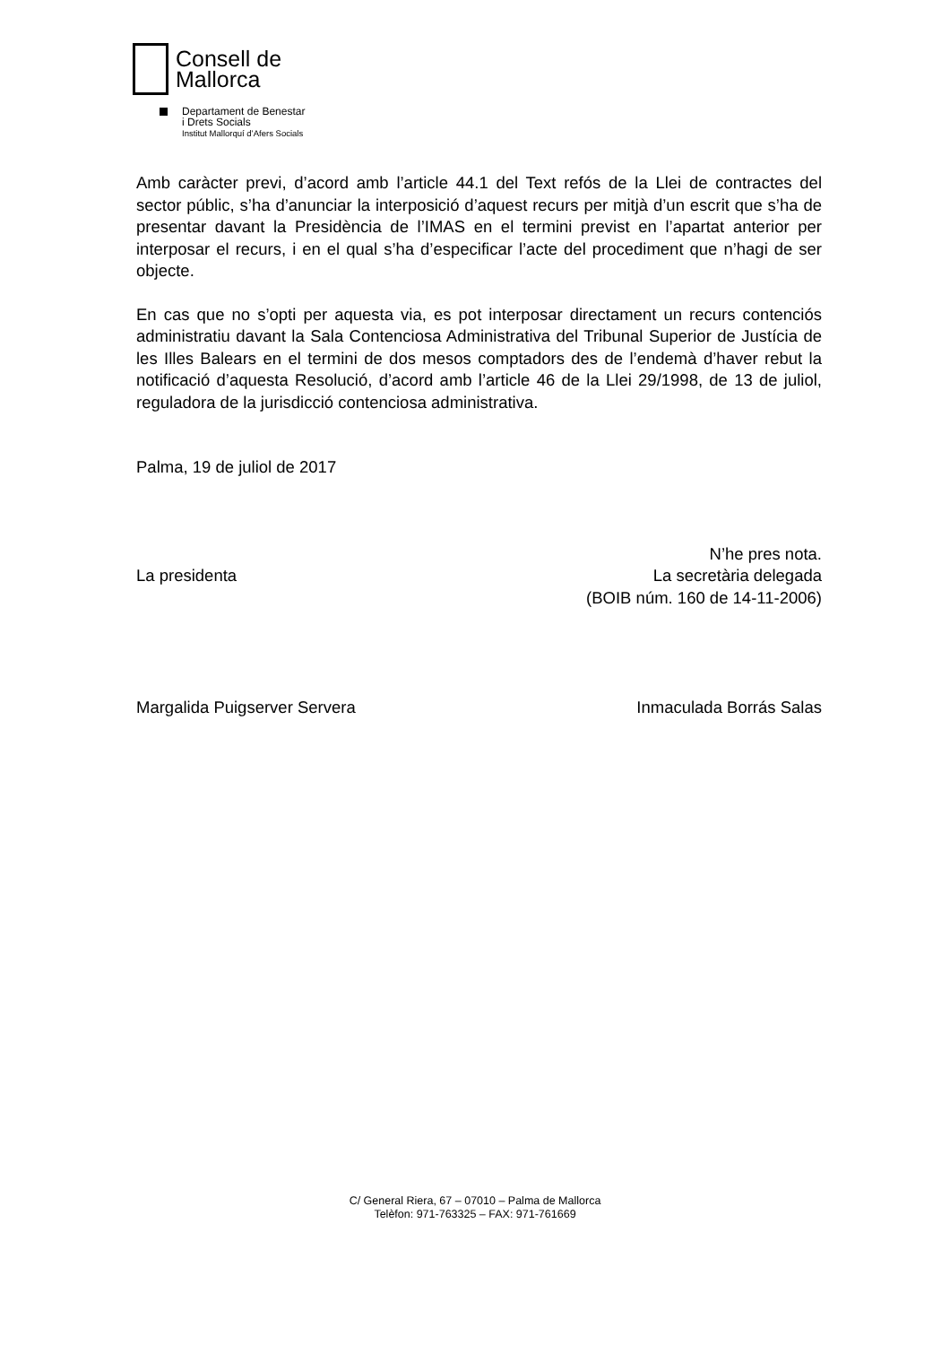Consell de
Mallorca
Departament de Benestar
i Drets Socials
Institut Mallorquí d’Afers Socials
Amb caràcter previ, d’acord amb l’article 44.1 del Text refós de la Llei de contractes del sector públic, s’ha d’anunciar la interposició d’aquest recurs per mitjà d’un escrit que s’ha de presentar davant la Presidència de l’IMAS en el termini previst en l’apartat anterior per interposar el recurs, i en el qual s’ha d’especificar l’acte del procediment que n’hagi de ser objecte.
En cas que no s’opti per aquesta via, es pot interposar directament un recurs contenciós administratiu davant la Sala Contenciosa Administrativa del Tribunal Superior de Justícia de les Illes Balears en el termini de dos mesos comptadors des de l’endemà d’haver rebut la notificació d’aquesta Resolució, d’acord amb l’article 46 de la Llei 29/1998, de 13 de juliol, reguladora de la jurisdicció contenciosa administrativa.
Palma, 19 de juliol de 2017
La presidenta N’he pres nota.
La secretària delegada
(BOIB núm. 160 de 14-11-2006)
Margalida Puigserver Servera Inmaculada Borrás Salas
C/ General Riera, 67 – 07010 – Palma de Mallorca
Telèfon: 971-763325 – FAX: 971-761669